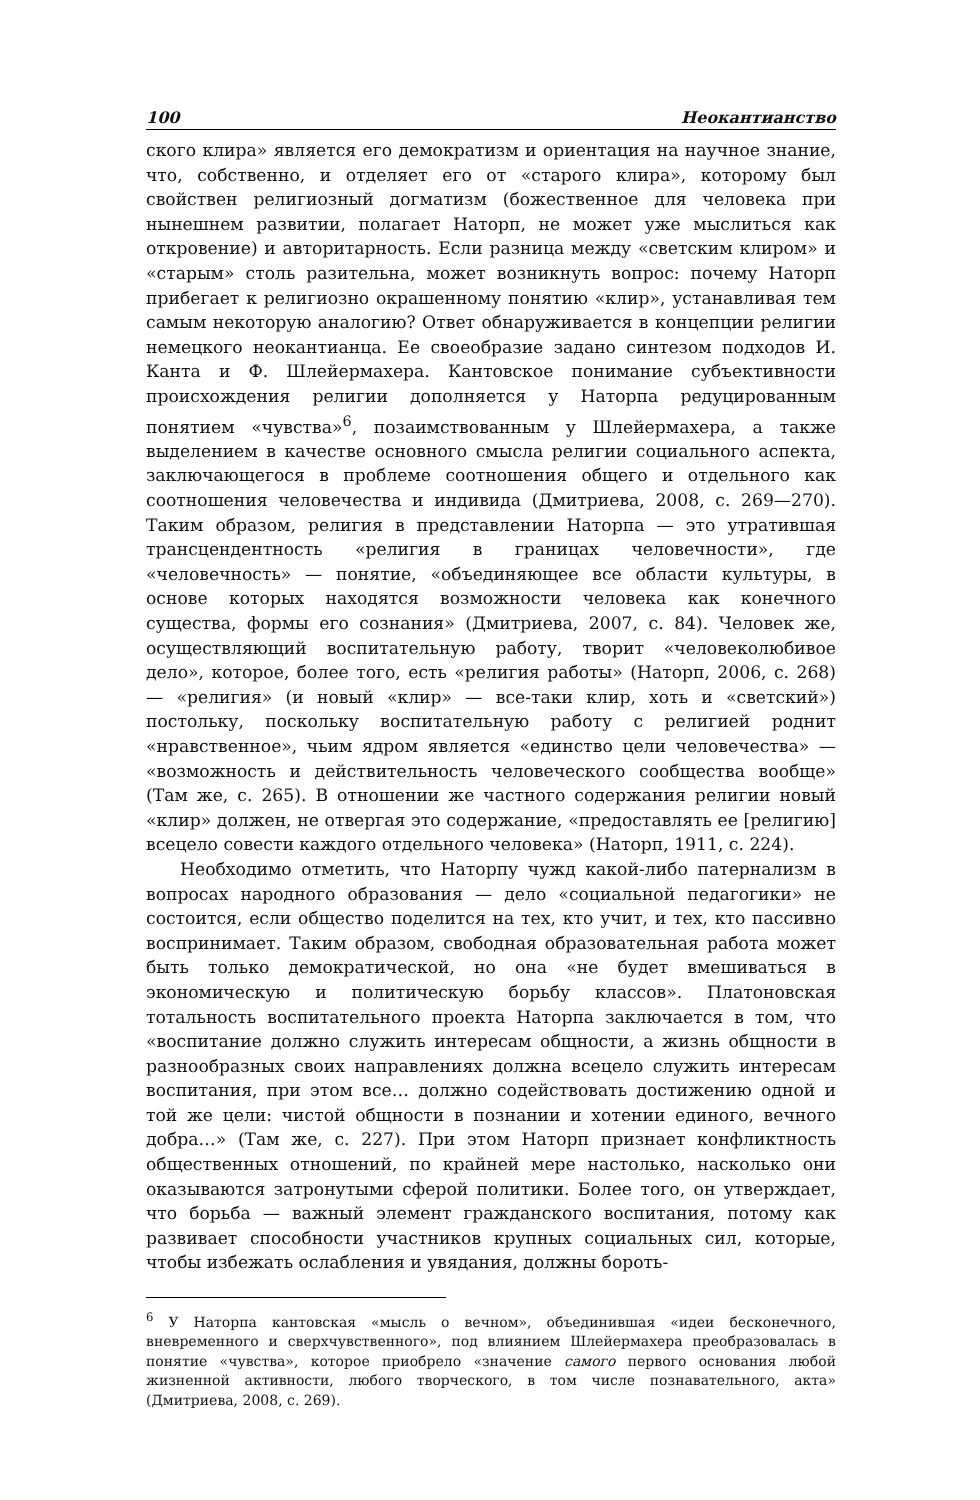100 Неокантианство
ского клира» является его демократизм и ориентация на научное знание, что, собственно, и отделяет его от «старого клира», которому был свойствен религиозный догматизм (божественное для человека при нынешнем развитии, полагает Наторп, не может уже мыслиться как откровение) и авторитарность. Если разница между «светским клиром» и «старым» столь разительна, может возникнуть вопрос: почему Наторп прибегает к религиозно окрашенному понятию «клир», устанавливая тем самым некоторую аналогию? Ответ обнаруживается в концепции религии немецкого неокантианца. Ее своеобразие задано синтезом подходов И. Канта и Ф. Шлейермахера. Кантовское понимание субъективности происхождения религии дополняется у Наторпа редуцированным понятием «чувства»<sup>6</sup>, позаимствованным у Шлейермахера, а также выделением в качестве основного смысла религии социального аспекта, заключающегося в проблеме соотношения общего и отдельного как соотношения человечества и индивида (Дмитриева, 2008, с. 269—270). Таким образом, религия в представлении Наторпа — это утратившая трансцендентность «религия в границах человечности», где «человечность» — понятие, «объединяющее все области культуры, в основе которых находятся возможности человека как конечного существа, формы его сознания» (Дмитриева, 2007, с. 84). Человек же, осуществляющий воспитательную работу, творит «человеколюбивое дело», которое, более того, есть «религия работы» (Наторп, 2006, с. 268) — «религия» (и новый «клир» — все-таки клир, хоть и «светский») постольку, поскольку воспитательную работу с религией роднит «нравственное», чьим ядром является «единство цели человечества» — «возможность и действительность человеческого сообщества вообще» (Там же, с. 265). В отношении же частного содержания религии новый «клир» должен, не отвергая это содержание, «предоставлять ее [религию] всецело совести каждого отдельного человека» (Наторп, 1911, с. 224).
Необходимо отметить, что Наторпу чужд какой-либо патернализм в вопросах народного образования — дело «социальной педагогики» не состоится, если общество поделится на тех, кто учит, и тех, кто пассивно воспринимает. Таким образом, свободная образовательная работа может быть только демократической, но она «не будет вмешиваться в экономическую и политическую борьбу классов». Платоновская тотальность воспитательного проекта Наторпа заключается в том, что «воспитание должно служить интересам общности, а жизнь общности в разнообразных своих направлениях должна всецело служить интересам воспитания, при этом все… должно содействовать достижению одной и той же цели: чистой общности в познании и хотении единого, вечного добра…» (Там же, с. 227). При этом Наторп признает конфликтность общественных отношений, по крайней мере настолько, насколько они оказываются затронутыми сферой политики. Более того, он утверждает, что борьба — важный элемент гражданского воспитания, потому как развивает способности участников крупных социальных сил, которые, чтобы избежать ослабления и увядания, должны бороть-
<sup>6</sup> У Наторпа кантовская «мысль о вечном», объединившая «идеи бесконечного, вневременного и сверхчувственного», под влиянием Шлейермахера преобразовалась в понятие «чувства», которое приобрело «значение самого первого основания любой жизненной активности, любого творческого, в том числе познавательного, акта» (Дмитриева, 2008, с. 269).